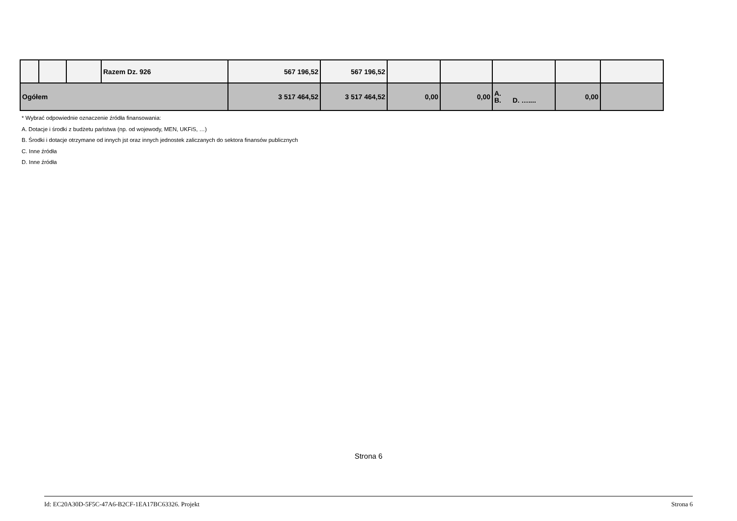| | | | Razem Dz. 926 | 567 196,52 | 567 196,52 | | | | | |
| Ogółem | | | | 3 517 464,52 | 3 517 464,52 | 0,00 | 0,00 | A. B. D. ….... | 0,00 | |
* Wybrać odpowiednie oznaczenie źródła finansowania:
A. Dotacje i środki z budżetu państwa (np. od wojewody, MEN, UKFiS, …)
B. Środki i dotacje otrzymane od innych jst oraz innych jednostek zaliczanych do sektora finansów publicznych
C. Inne źródła
D. Inne źródła
Strona 6
Id: EC20A30D-5F5C-47A6-B2CF-1EA17BC63326. Projekt Strona 6